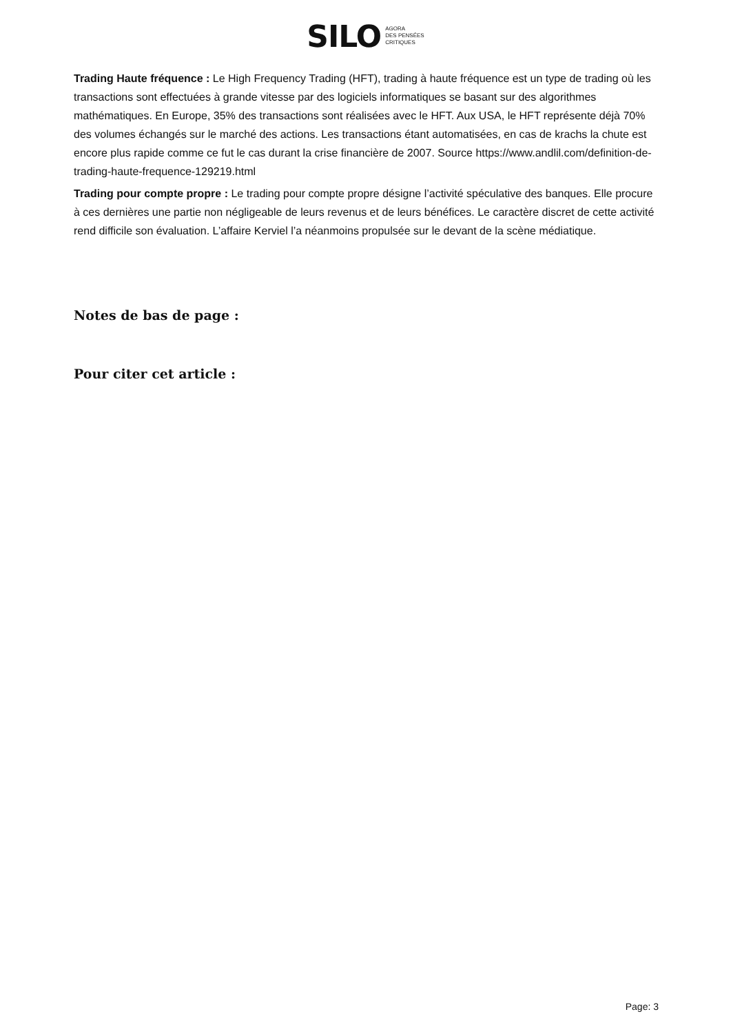SILO AGORA
DES PENSÉES
CRITIQUES
Trading Haute fréquence : Le High Frequency Trading (HFT), trading à haute fréquence est un type de trading où les transactions sont effectuées à grande vitesse par des logiciels informatiques se basant sur des algorithmes mathématiques. En Europe, 35% des transactions sont réalisées avec le HFT. Aux USA, le HFT représente déjà 70% des volumes échangés sur le marché des actions. Les transactions étant automatisées, en cas de krachs la chute est encore plus rapide comme ce fut le cas durant la crise financière de 2007. Source https://www.andlil.com/definition-de-trading-haute-frequence-129219.html
Trading pour compte propre : Le trading pour compte propre désigne l’activité spéculative des banques. Elle procure à ces dernières une partie non négligeable de leurs revenus et de leurs bénéfices. Le caractère discret de cette activité rend difficile son évaluation. L’affaire Kerviel l’a néanmoins propulsée sur le devant de la scène médiatique.
Notes de bas de page :
Pour citer cet article :
Page: 3